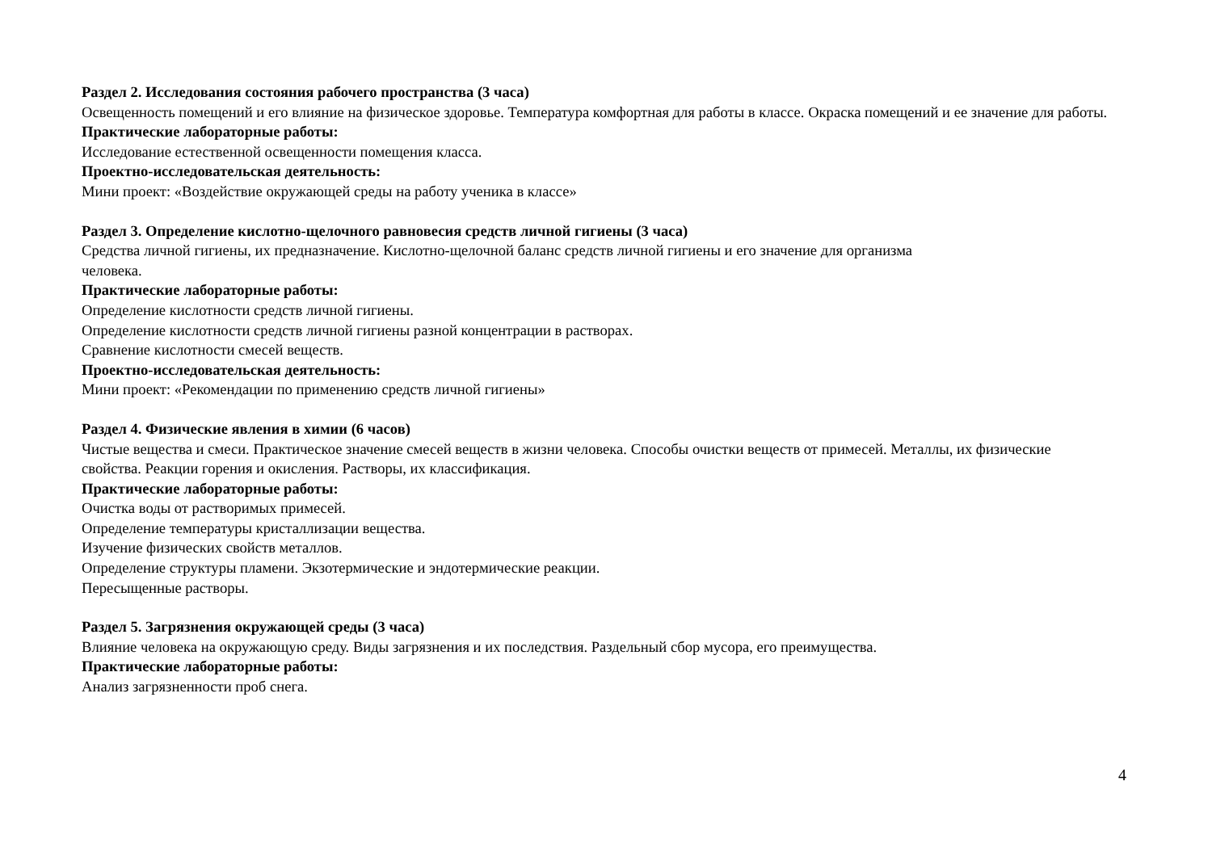Раздел 2. Исследования состояния рабочего пространства (3 часа)
Освещенность помещений и его влияние на физическое здоровье. Температура комфортная для работы в классе. Окраска помещений и ее значение для работы.
Практические лабораторные работы:
Исследование естественной освещенности помещения класса.
Проектно-исследовательская деятельность:
Мини проект: «Воздействие окружающей среды на работу ученика в классе»
Раздел 3. Определение кислотно-щелочного равновесия средств личной гигиены (3 часа)
Средства личной гигиены, их предназначение. Кислотно-щелочной баланс средств личной гигиены и его значение для организма
человека.
Практические лабораторные работы:
Определение кислотности средств личной гигиены.
Определение кислотности средств личной гигиены разной концентрации в растворах.
Сравнение кислотности смесей веществ.
Проектно-исследовательская деятельность:
Мини проект: «Рекомендации по применению средств личной гигиены»
Раздел 4. Физические явления в химии (6 часов)
Чистые вещества и смеси. Практическое значение смесей веществ в жизни человека. Способы очистки веществ от примесей. Металлы, их физические свойства. Реакции горения и окисления. Растворы, их классификация.
Практические лабораторные работы:
Очистка воды от растворимых примесей.
Определение температуры кристаллизации вещества.
Изучение физических свойств металлов.
Определение структуры пламени. Экзотермические и эндотермические реакции.
Пересыщенные растворы.
Раздел 5. Загрязнения окружающей среды (3 часа)
Влияние человека на окружающую среду. Виды загрязнения и их последствия. Раздельный сбор мусора, его преимущества.
Практические лабораторные работы:
Анализ загрязненности проб снега.
4